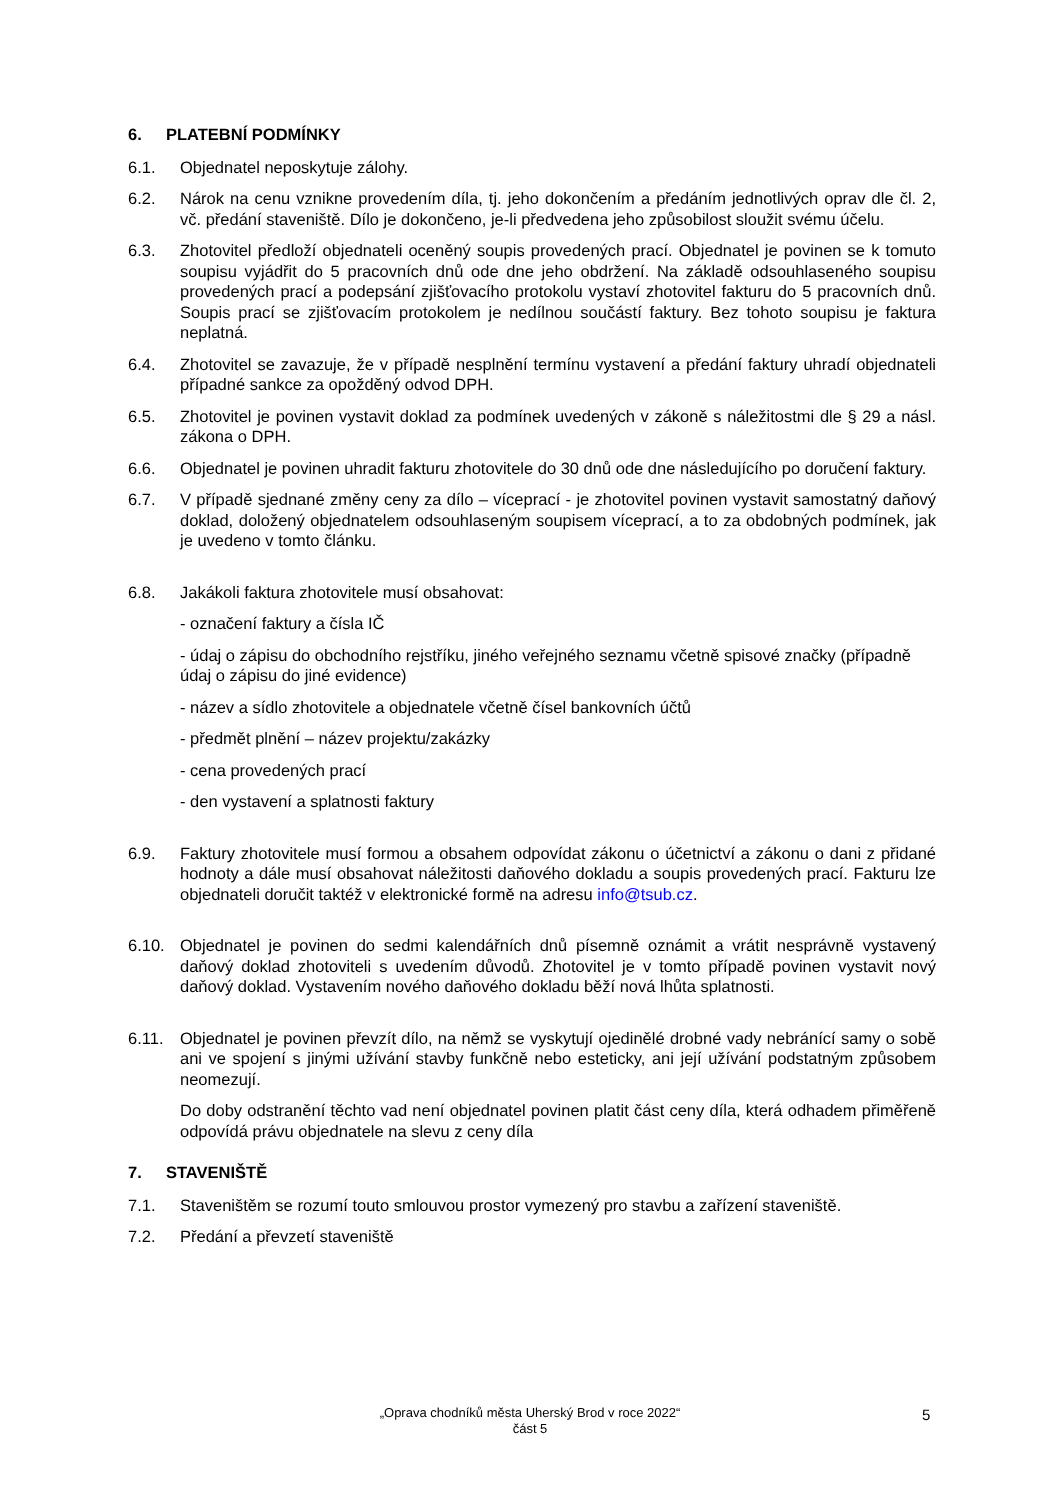6. PLATEBNÍ PODMÍNKY
6.1. Objednatel neposkytuje zálohy.
6.2. Nárok na cenu vznikne provedením díla, tj. jeho dokončením a předáním jednotlivých oprav dle čl. 2, vč. předání staveniště. Dílo je dokončeno, je-li předvedena jeho způsobilost sloužit svému účelu.
6.3. Zhotovitel předloží objednateli oceněný soupis provedených prací. Objednatel je povinen se k tomuto soupisu vyjádřit do 5 pracovních dnů ode dne jeho obdržení. Na základě odsouhlaseného soupisu provedených prací a podepsání zjišťovacího protokolu vystaví zhotovitel fakturu do 5 pracovních dnů. Soupis prací se zjišťovacím protokolem je nedílnou součástí faktury. Bez tohoto soupisu je faktura neplatná.
6.4. Zhotovitel se zavazuje, že v případě nesplnění termínu vystavení a předání faktury uhradí objednateli případné sankce za opožděný odvod DPH.
6.5. Zhotovitel je povinen vystavit doklad za podmínek uvedených v zákoně s náležitostmi dle § 29 a násl. zákona o DPH.
6.6. Objednatel je povinen uhradit fakturu zhotovitele do 30 dnů ode dne následujícího po doručení faktury.
6.7. V případě sjednané změny ceny za dílo – víceprací - je zhotovitel povinen vystavit samostatný daňový doklad, doložený objednatelem odsouhlaseným soupisem víceprací, a to za obdobných podmínek, jak je uvedeno v tomto článku.
6.8. Jakákoli faktura zhotovitele musí obsahovat:
- označení faktury a čísla IČ
- údaj o zápisu do obchodního rejstříku, jiného veřejného seznamu včetně spisové značky (případně údaj o zápisu do jiné evidence)
- název a sídlo zhotovitele a objednatele včetně čísel bankovních účtů
- předmět plnění – název projektu/zakázky
- cena provedených prací
- den vystavení a splatnosti faktury
6.9. Faktury zhotovitele musí formou a obsahem odpovídat zákonu o účetnictví a zákonu o dani z přidané hodnoty a dále musí obsahovat náležitosti daňového dokladu a soupis provedených prací. Fakturu lze objednateli doručit taktéž v elektronické formě na adresu info@tsub.cz.
6.10. Objednatel je povinen do sedmi kalendářních dnů písemně oznámit a vrátit nesprávně vystavený daňový doklad zhotoviteli s uvedením důvodů. Zhotovitel je v tomto případě povinen vystavit nový daňový doklad. Vystavením nového daňového dokladu běží nová lhůta splatnosti.
6.11. Objednatel je povinen převzít dílo, na němž se vyskytují ojedinělé drobné vady nebránící samy o sobě ani ve spojení s jinými užívání stavby funkčně nebo esteticky, ani její užívání podstatným způsobem neomezují.
Do doby odstranění těchto vad není objednatel povinen platit část ceny díla, která odhadem přiměřeně odpovídá právu objednatele na slevu z ceny díla
7. STAVENIŠTĚ
7.1. Staveništěm se rozumí touto smlouvou prostor vymezený pro stavbu a zařízení staveniště.
7.2. Předání a převzetí staveniště
„Oprava chodníků města Uherský Brod v roce 2022“
část 5
5